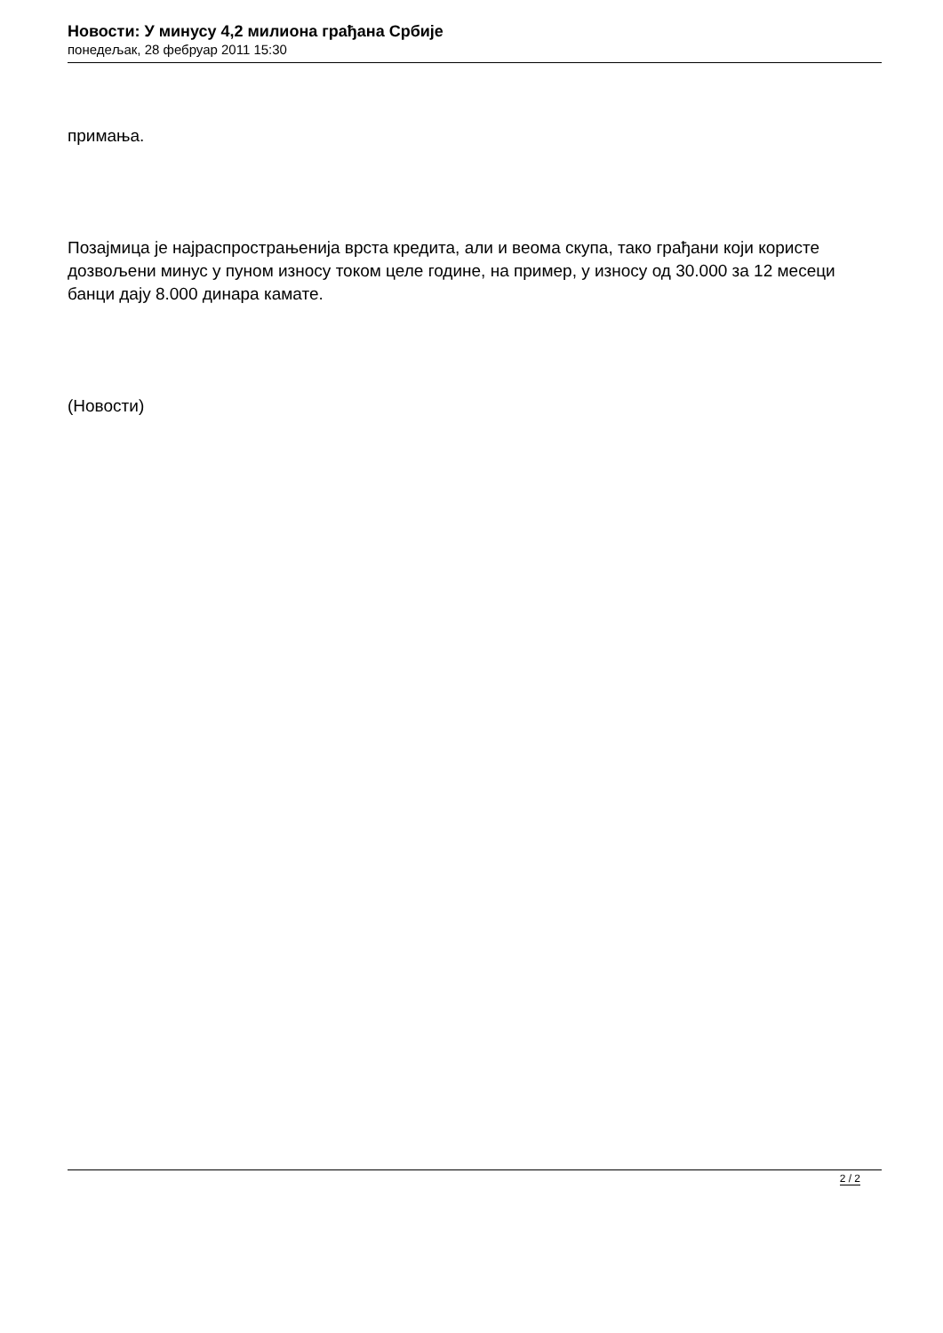Новости: У минусу 4,2 милиона грађана Србије
понедељак, 28 фебруар 2011 15:30
примања.
Позајмица је најраспрострањенија врста кредита, али и веома скупа, тако грађани који користе дозвољени минус у пуном износу током целе године, на пример, у износу од 30.000 за 12 месеци банци дају 8.000 динара камате.
(Новости)
2 / 2